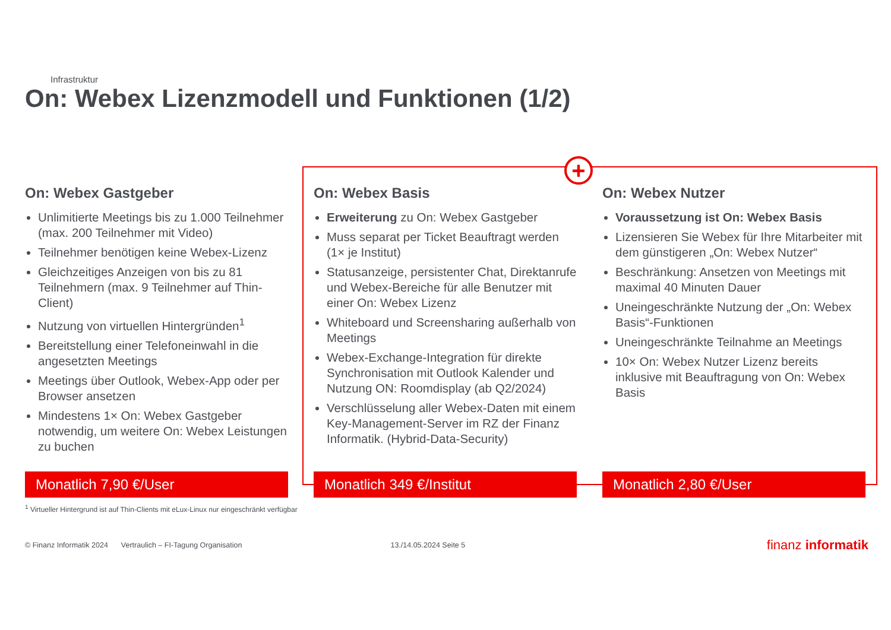Infrastruktur
On: Webex Lizenzmodell und Funktionen (1/2)
+
On: Webex Gastgeber
Unlimitierte Meetings bis zu 1.000 Teilnehmer (max. 200 Teilnehmer mit Video)
Teilnehmer benötigen keine Webex-Lizenz
Gleichzeitiges Anzeigen von bis zu 81 Teilnehmern (max. 9 Teilnehmer auf Thin-Client)
Nutzung von virtuellen Hintergründen<sup>1</sup>
Bereitstellung einer Telefoneinwahl in die angesetzten Meetings
Meetings über Outlook, Webex-App oder per Browser ansetzen
Mindestens 1× On: Webex Gastgeber notwendig, um weitere On: Webex Leistungen zu buchen
Monatlich 7,90 €/User
On: Webex Basis
Erweiterung zu On: Webex Gastgeber
Muss separat per Ticket Beauftragt werden (1× je Institut)
Statusanzeige, persistenter Chat, Direktanrufe und Webex-Bereiche für alle Benutzer mit einer On: Webex Lizenz
Whiteboard und Screensharing außerhalb von Meetings
Webex-Exchange-Integration für direkte Synchronisation mit Outlook Kalender und Nutzung ON: Roomdisplay (ab Q2/2024)
Verschlüsselung aller Webex-Daten mit einem Key-Management-Server im RZ der Finanz Informatik. (Hybrid-Data-Security)
Monatlich 349 €/Institut
On: Webex Nutzer
Voraussetzung ist On: Webex Basis
Lizensieren Sie Webex für Ihre Mitarbeiter mit dem günstigeren „On: Webex Nutzer“
Beschränkung: Ansetzen von Meetings mit maximal 40 Minuten Dauer
Uneingeschränkte Nutzung der „On: Webex Basis“-Funktionen
Uneingeschränkte Teilnahme an Meetings
10× On: Webex Nutzer Lizenz bereits inklusive mit Beauftragung von On: Webex Basis
Monatlich 2,80 €/User
<sup>1</sup> Virtueller Hintergrund ist auf Thin-Clients mit eLux-Linux nur eingeschränkt verfügbar
© Finanz Informatik 2024 Vertraulich – FI-Tagung Organisation 13./14.05.2024 Seite 5 finanz informatik